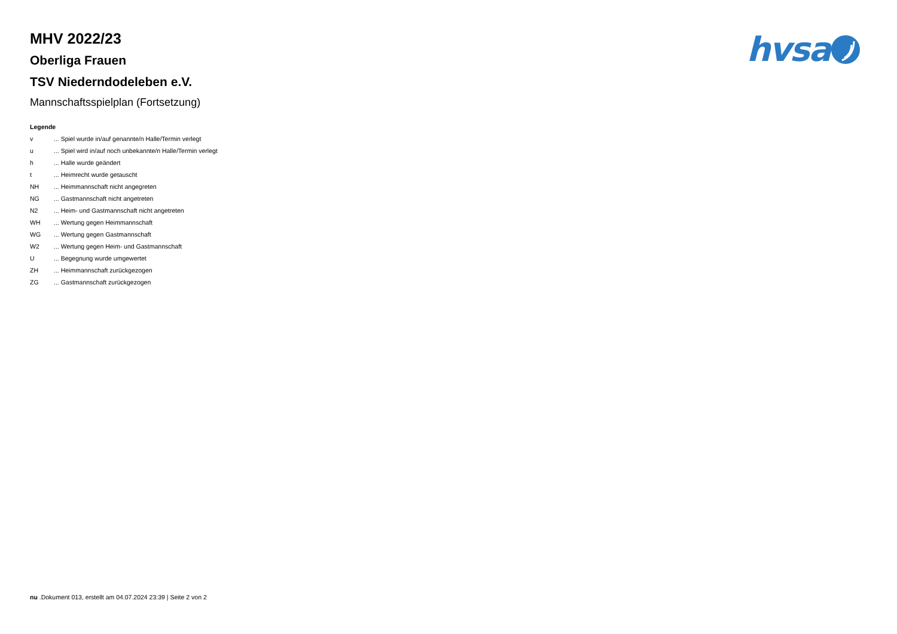hvsa
MHV 2022/23
Oberliga Frauen
TSV Niederndodeleben e.V.
Mannschaftsspielplan (Fortsetzung)
Legende
| v | ... Spiel wurde in/auf genannte/n Halle/Termin verlegt |
| u | ... Spiel wird in/auf noch unbekannte/n Halle/Termin verlegt |
| h | ... Halle wurde geändert |
| t | ... Heimrecht wurde getauscht |
| NH | ... Heimmannschaft nicht angegreten |
| NG | ... Gastmannschaft nicht angetreten |
| N2 | ... Heim- und Gastmannschaft nicht angetreten |
| WH | ... Wertung gegen Heimmannschaft |
| WG | ... Wertung gegen Gastmannschaft |
| W2 | ... Wertung gegen Heim- und Gastmannschaft |
| U | ... Begegnung wurde umgewertet |
| ZH | ... Heimmannschaft zurückgezogen |
| ZG | ... Gastmannschaft zurückgezogen |
nu .Dokument 013, erstellt am 04.07.2024 23:39 | Seite 2 von 2